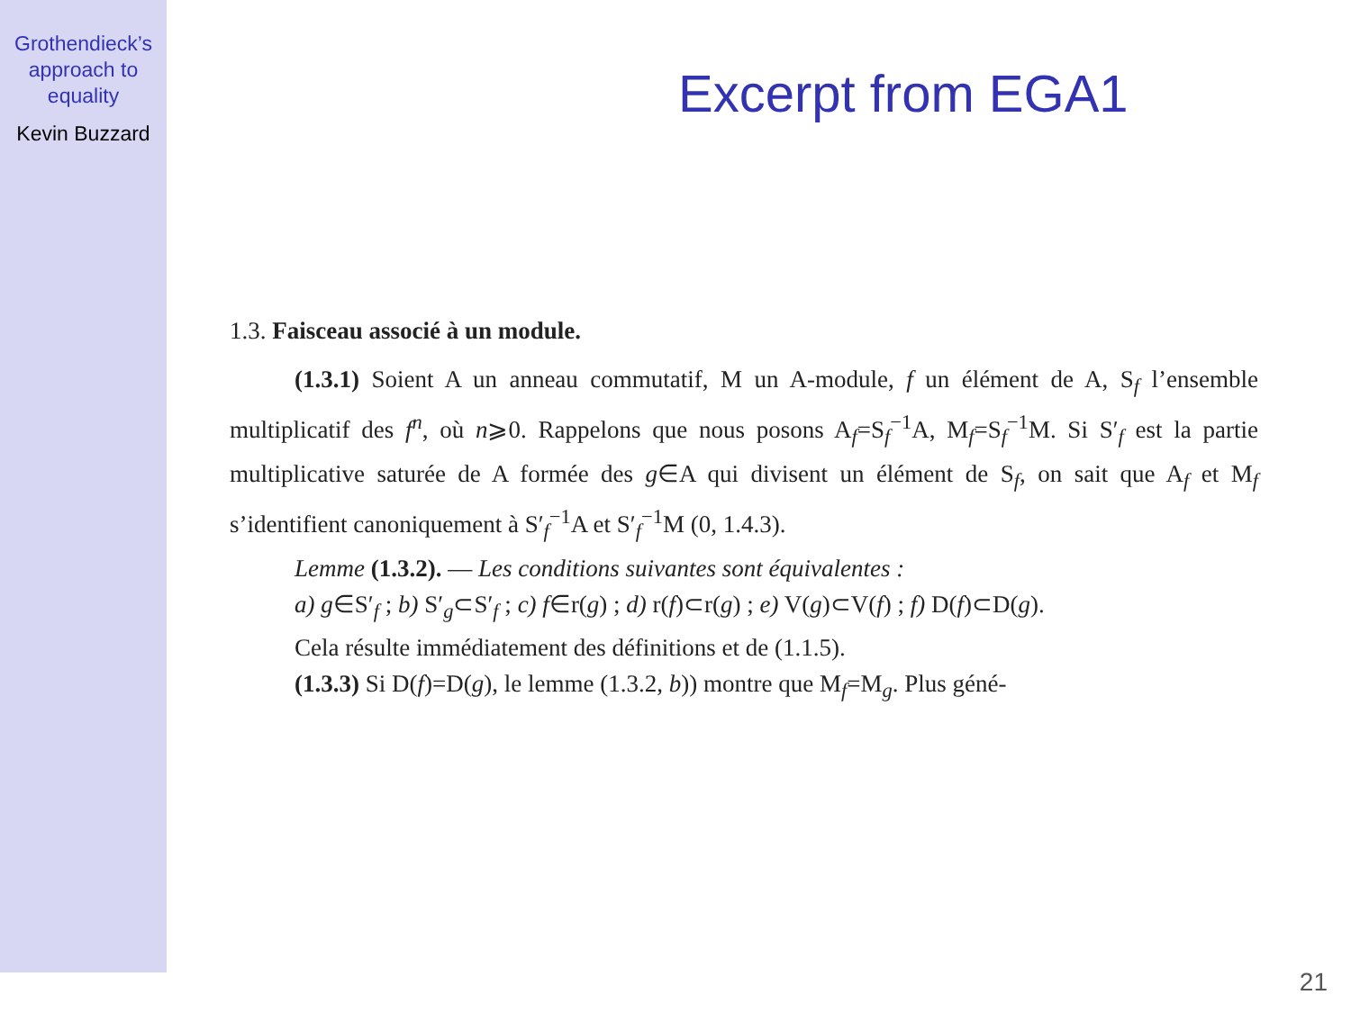Grothendieck’s
approach to
equality
Kevin Buzzard
Excerpt from EGA1
1.3. Faisceau associé à un module.
(1.3.1) Soient A un anneau commutatif, M un A-module, f un élément de A, S<sub>f</sub> l’ensemble multiplicatif des f<sup>n</sup>, où n⩾0. Rappelons que nous posons A<sub>f</sub>=S<sub>f</sub><sup>−1</sup>A, M<sub>f</sub>=S<sub>f</sub><sup>−1</sup>M. Si S′<sub>f</sub> est la partie multiplicative saturée de A formée des g∈A qui divisent un élément de S<sub>f</sub>, on sait que A<sub>f</sub> et M<sub>f</sub> s’identifient canoniquement à S′<sub>f</sub><sup>−1</sup>A et S′<sub>f</sub><sup>−1</sup>M (0, 1.4.3).
Lemme (1.3.2). — Les conditions suivantes sont équivalentes :
a) g∈S′<sub>f</sub> ; b) S′<sub>g</sub>⊂S′<sub>f</sub> ; c) f∈r(g) ; d) r(f)⊂r(g) ; e) V(g)⊂V(f) ; f) D(f)⊂D(g).
Cela résulte immédiatement des définitions et de (1.1.5).
(1.3.3) Si D(f)=D(g), le lemme (1.3.2, b)) montre que M<sub>f</sub>=M<sub>g</sub>. Plus géné-
21